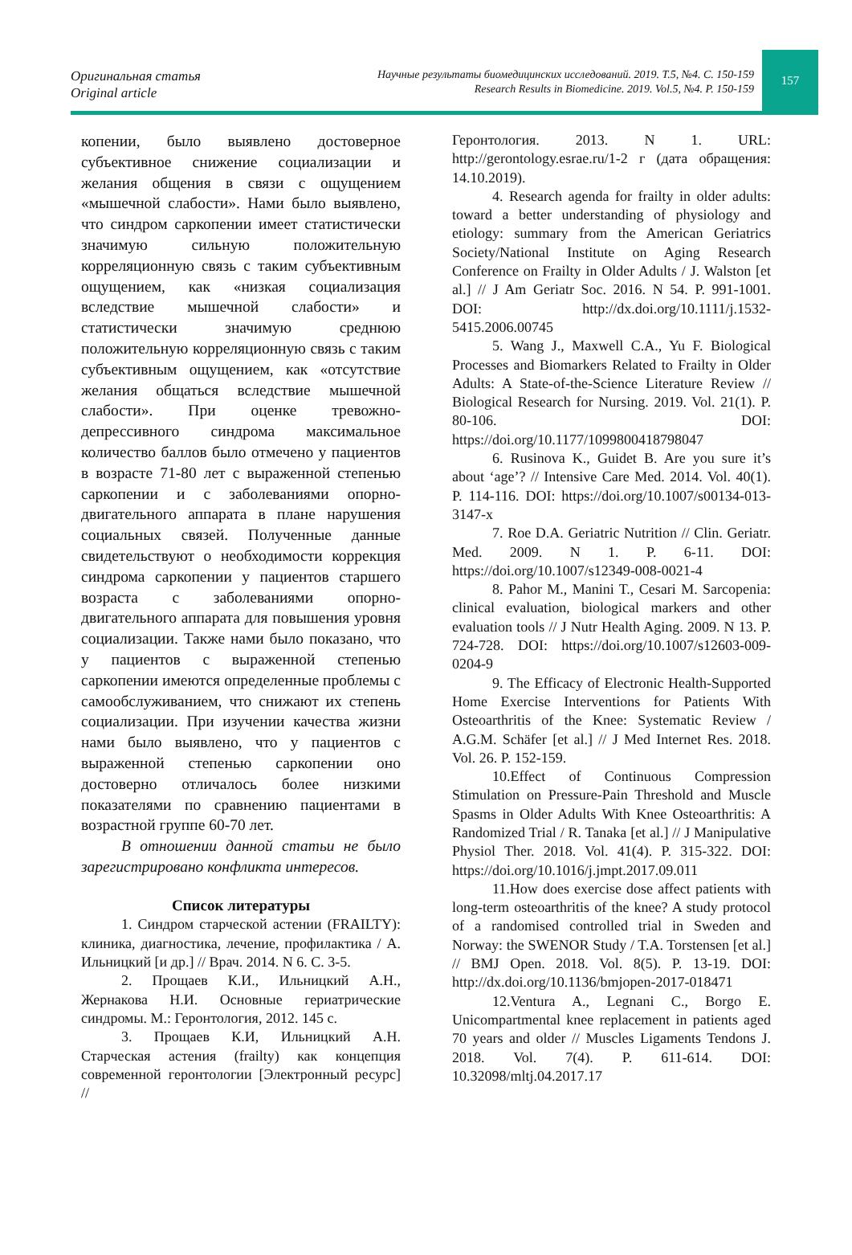Оригинальная статья
Original article
Научные результаты биомедицинских исследований. 2019. Т.5, №4. С. 150-159
Research Results in Biomedicine. 2019. Vol.5, №4. P. 150-159
157
копении, было выявлено достоверное субъективное снижение социализации и желания общения в связи с ощущением «мышечной слабости». Нами было выявлено, что синдром саркопении имеет статистически значимую сильную положительную корреляционную связь с таким субъективным ощущением, как «низкая социализация вследствие мышечной слабости» и статистически значимую среднюю положительную корреляционную связь с таким субъективным ощущением, как «отсутствие желания общаться вследствие мышечной слабости». При оценке тревожно-депрессивного синдрома максимальное количество баллов было отмечено у пациентов в возрасте 71-80 лет с выраженной степенью саркопении и с заболеваниями опорно-двигательного аппарата в плане нарушения социальных связей. Полученные данные свидетельствуют о необходимости коррекция синдрома саркопении у пациентов старшего возраста с заболеваниями опорно-двигательного аппарата для повышения уровня социализации. Также нами было показано, что у пациентов с выраженной степенью саркопении имеются определенные проблемы с самообслуживанием, что снижают их степень социализации. При изучении качества жизни нами было выявлено, что у пациентов с выраженной степенью саркопении оно достоверно отличалось более низкими показателями по сравнению пациентами в возрастной группе 60-70 лет.
В отношении данной статьи не было зарегистрировано конфликта интересов.
Список литературы
1. Синдром старческой астении (FRAILTY): клиника, диагностика, лечение, профилактика / А. Ильницкий [и др.] // Врач. 2014. N 6. С. 3-5.
2. Прощаев К.И., Ильницкий А.Н., Жернакова Н.И. Основные гериатрические синдромы. М.: Геронтология, 2012. 145 с.
3. Прощаев К.И, Ильницкий А.Н. Старческая астения (frailty) как концепция современной геронтологии [Электронный ресурс] //
Геронтология. 2013. N 1. URL: http://gerontology.esrae.ru/1-2 г (дата обращения: 14.10.2019).
4. Research agenda for frailty in older adults: toward a better understanding of physiology and etiology: summary from the American Geriatrics Society/National Institute on Aging Research Conference on Frailty in Older Adults / J. Walston [et al.] // J Am Geriatr Soc. 2016. N 54. P. 991-1001. DOI: http://dx.doi.org/10.1111/j.1532-5415.2006.00745
5. Wang J., Maxwell C.A., Yu F. Biological Processes and Biomarkers Related to Frailty in Older Adults: A State-of-the-Science Literature Review // Biological Research for Nursing. 2019. Vol. 21(1). P. 80-106. DOI: https://doi.org/10.1177/1099800418798047
6. Rusinova K., Guidet B. Are you sure it’s about ‘age’? // Intensive Care Med. 2014. Vol. 40(1). P. 114-116. DOI: https://doi.org/10.1007/s00134-013-3147-x
7. Roe D.A. Geriatric Nutrition // Clin. Geriatr. Med. 2009. N 1. P. 6-11. DOI: https://doi.org/10.1007/s12349-008-0021-4
8. Pahor M., Manini T., Cesari M. Sarcopenia: clinical evaluation, biological markers and other evaluation tools // J Nutr Health Aging. 2009. N 13. P. 724-728. DOI: https://doi.org/10.1007/s12603-009-0204-9
9. The Efficacy of Electronic Health-Supported Home Exercise Interventions for Patients With Osteoarthritis of the Knee: Systematic Review / A.G.M. Schäfer [et al.] // J Med Internet Res. 2018. Vol. 26. P. 152-159.
10.Effect of Continuous Compression Stimulation on Pressure-Pain Threshold and Muscle Spasms in Older Adults With Knee Osteoarthritis: A Randomized Trial / R. Tanaka [et al.] // J Manipulative Physiol Ther. 2018. Vol. 41(4). P. 315-322. DOI: https://doi.org/10.1016/j.jmpt.2017.09.011
11.How does exercise dose affect patients with long-term osteoarthritis of the knee? A study protocol of a randomised controlled trial in Sweden and Norway: the SWENOR Study / T.A. Torstensen [et al.] // BMJ Open. 2018. Vol. 8(5). P. 13-19. DOI: http://dx.doi.org/10.1136/bmjopen-2017-018471
12.Ventura A., Legnani C., Borgo E. Unicompartmental knee replacement in patients aged 70 years and older // Muscles Ligaments Tendons J. 2018. Vol. 7(4). P. 611-614. DOI: 10.32098/mltj.04.2017.17